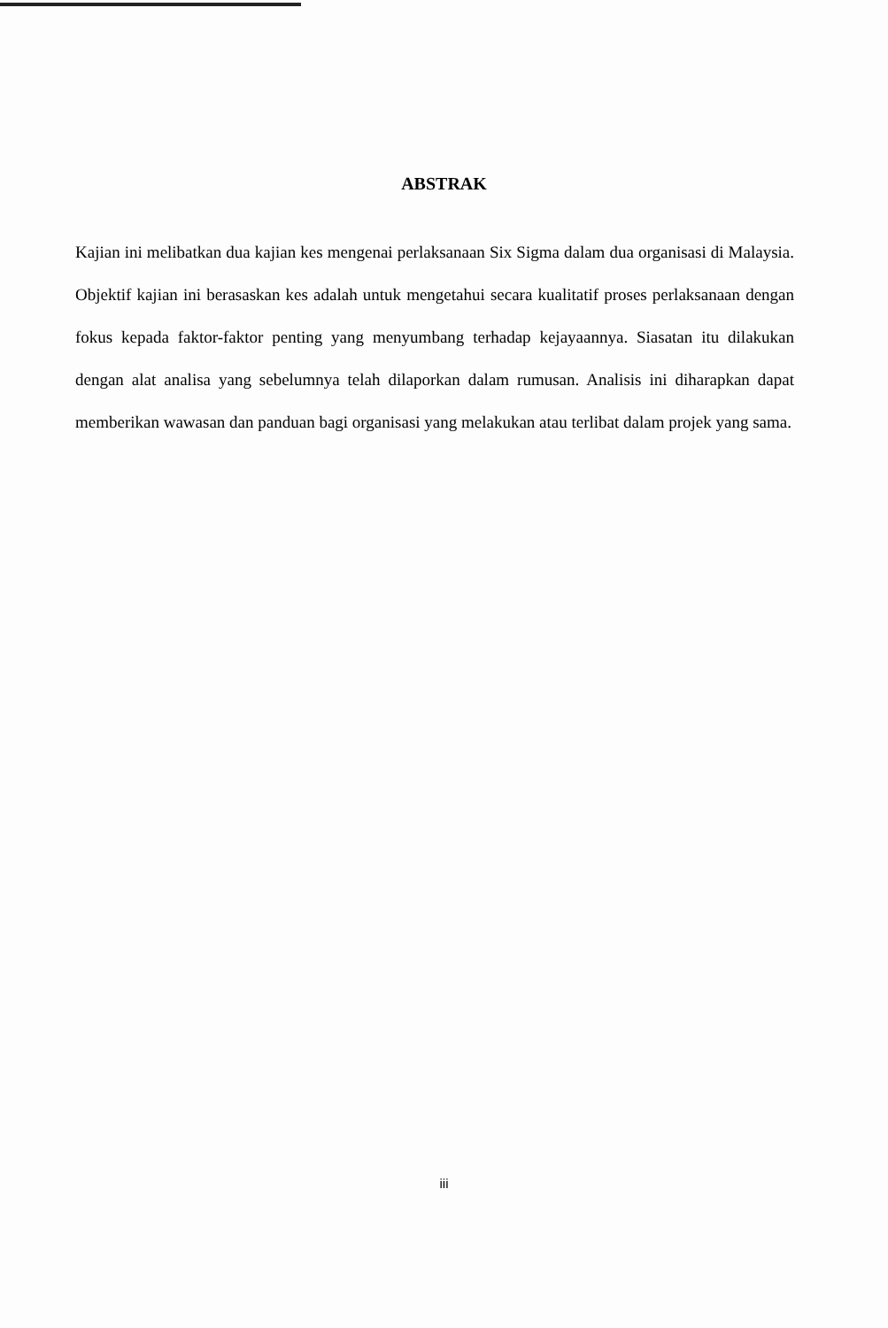ABSTRAK
Kajian ini melibatkan dua kajian kes mengenai perlaksanaan Six Sigma dalam dua organisasi di Malaysia. Objektif kajian ini berasaskan kes adalah untuk mengetahui secara kualitatif proses perlaksanaan dengan fokus kepada faktor-faktor penting yang menyumbang terhadap kejayaannya. Siasatan itu dilakukan dengan alat analisa yang sebelumnya telah dilaporkan dalam rumusan. Analisis ini diharapkan dapat memberikan wawasan dan panduan bagi organisasi yang melakukan atau terlibat dalam projek yang sama.
iii